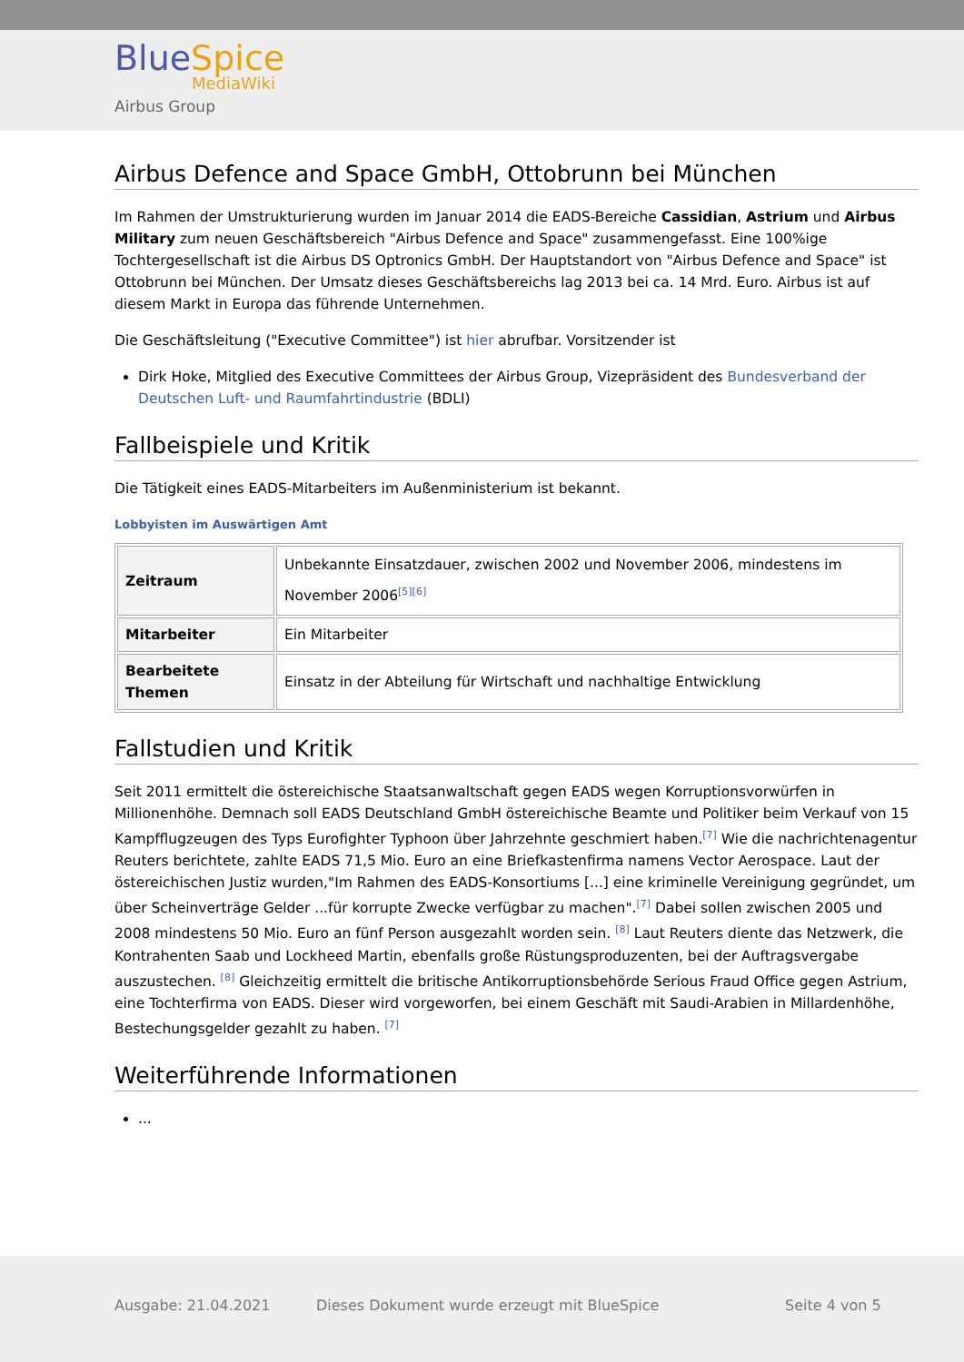BlueSpice
MediaWiki
Airbus Group
Airbus Defence and Space GmbH, Ottobrunn bei München
Im Rahmen der Umstrukturierung wurden im Januar 2014 die EADS-Bereiche Cassidian, Astrium und Airbus Military zum neuen Geschäftsbereich "Airbus Defence and Space" zusammengefasst. Eine 100%ige Tochtergesellschaft ist die Airbus DS Optronics GmbH. Der Hauptstandort von "Airbus Defence and Space" ist Ottobrunn bei München. Der Umsatz dieses Geschäftsbereichs lag 2013 bei ca. 14 Mrd. Euro. Airbus ist auf diesem Markt in Europa das führende Unternehmen.
Die Geschäftsleitung ("Executive Committee") ist hier abrufbar. Vorsitzender ist
Dirk Hoke, Mitglied des Executive Committees der Airbus Group, Vizepräsident des Bundesverband der Deutschen Luft- und Raumfahrtindustrie (BDLI)
Fallbeispiele und Kritik
Die Tätigkeit eines EADS-Mitarbeiters im Außenministerium ist bekannt.
Lobbyisten im Auswärtigen Amt
| Zeitraum | Unbekannte Einsatzdauer, zwischen 2002 und November 2006, mindestens im November 2006<sup>[5][6]</sup> |
| Mitarbeiter | Ein Mitarbeiter |
| Bearbeitete Themen | Einsatz in der Abteilung für Wirtschaft und nachhaltige Entwicklung |
Fallstudien und Kritik
Seit 2011 ermittelt die östereichische Staatsanwaltschaft gegen EADS wegen Korruptionsvorwürfen in Millionenhöhe. Demnach soll EADS Deutschland GmbH östereichische Beamte und Politiker beim Verkauf von 15 Kampfflugzeugen des Typs Eurofighter Typhoon über Jahrzehnte geschmiert haben.<sup>[7]</sup> Wie die nachrichtenagentur Reuters berichtete, zahlte EADS 71,5 Mio. Euro an eine Briefkastenfirma namens Vector Aerospace. Laut der östereichischen Justiz wurden,"Im Rahmen des EADS-Konsortiums [...] eine kriminelle Vereinigung gegründet, um über Scheinverträge Gelder ...für korrupte Zwecke verfügbar zu machen".<sup>[7]</sup> Dabei sollen zwischen 2005 und 2008 mindestens 50 Mio. Euro an fünf Person ausgezahlt worden sein. <sup>[8]</sup> Laut Reuters diente das Netzwerk, die Kontrahenten Saab und Lockheed Martin, ebenfalls große Rüstungsproduzenten, bei der Auftragsvergabe auszustechen. <sup>[8]</sup> Gleichzeitig ermittelt die britische Antikorruptionsbehörde Serious Fraud Office gegen Astrium, eine Tochterfirma von EADS. Dieser wird vorgeworfen, bei einem Geschäft mit Saudi-Arabien in Millardenhöhe, Bestechungsgelder gezahlt zu haben. <sup>[7]</sup>
Weiterführende Informationen
...
Ausgabe: 21.04.2021
Dieses Dokument wurde erzeugt mit BlueSpice
Seite 4 von 5